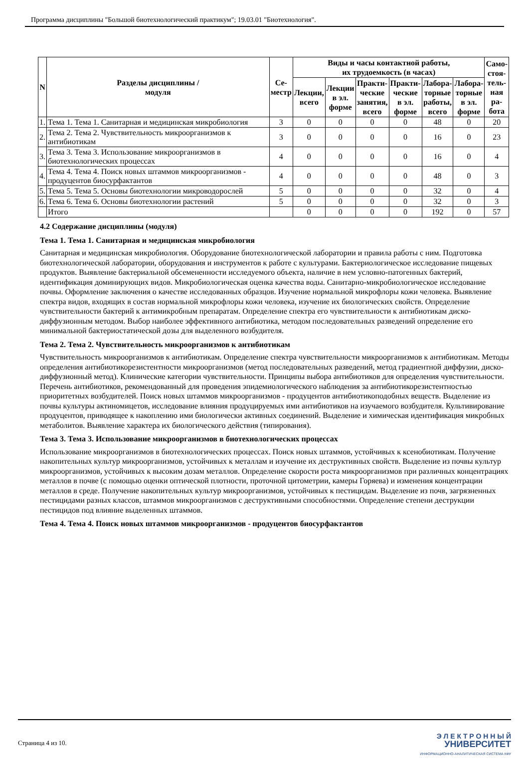Программа дисциплины "Большой биотехнологический практикум"; 19.03.01 "Биотехнология".
| N | Разделы дисциплины / модуля | Се- местр | Виды и часы контактной работы, их трудоемкость (в часах) | | | | | | Само- стоя- тель- ная ра- бота |
| --- | --- | --- | --- | --- | --- | --- | --- | --- | --- |
| | | | Лекции, всего | Лекции в эл. форме | Практи- ческие занятия, всего | Практи- ческие в эл. форме | Лабора- торные работы, всего | Лабора- торные в эл. форме | |
| 1. | Тема 1. Тема 1. Санитарная и медицинская микробиология | 3 | 0 | 0 | 0 | 0 | 48 | 0 | 20 |
| 2. | Тема 2. Тема 2. Чувствительность микроорганизмов к антибиотикам | 3 | 0 | 0 | 0 | 0 | 16 | 0 | 23 |
| 3. | Тема 3. Тема 3. Использование микроорганизмов в биотехнологических процессах | 4 | 0 | 0 | 0 | 0 | 16 | 0 | 4 |
| 4. | Тема 4. Тема 4. Поиск новых штаммов микроорганизмов - продуцентов биосурфактантов | 4 | 0 | 0 | 0 | 0 | 48 | 0 | 3 |
| 5. | Тема 5. Тема 5. Основы биотехнологии микроводорослей | 5 | 0 | 0 | 0 | 0 | 32 | 0 | 4 |
| 6. | Тема 6. Тема 6. Основы биотехнологии растений | 5 | 0 | 0 | 0 | 0 | 32 | 0 | 3 |
| | Итого | | 0 | 0 | 0 | 0 | 192 | 0 | 57 |
4.2 Содержание дисциплины (модуля)
Тема 1. Тема 1. Санитарная и медицинская микробиология
Санитарная и медицинская микробиология. Оборудование биотехнологической лаборатории и правила работы с ним. Подготовка биотехнологической лаборатории, оборудования и инструментов к работе с культурами. Бактериологическое исследование пищевых продуктов. Выявление бактериальной обсемененности исследуемого объекта, наличие в нем условно-патогенных бактерий, идентификация доминирующих видов. Микробиологическая оценка качества воды. Санитарно-микробиологическое исследование почвы. Оформление заключения о качестве исследованных образцов. Изучение нормальной микрофлоры кожи человека. Выявление спектра видов, входящих в состав нормальной микрофлоры кожи человека, изучение их биологических свойств. Определение чувствительности бактерий к антимикробным препаратам. Определение спектра его чувствительности к антибиотикам диско-диффузионным методом. Выбор наиболее эффективного антибиотика, методом последовательных разведений определение его минимальной бактериостатической дозы для выделенного возбудителя.
Тема 2. Тема 2. Чувствительность микроорганизмов к антибиотикам
Чувствительность микроорганизмов к антибиотикам. Определение спектра чувствительности микроорганизмов к антибиотикам. Методы определения антибиотикорезистентности микроорганизмов (метод последовательных разведений, метод градиентной диффузии, диско-диффузионный метод). Клинические категории чувствительности. Принципы выбора антибиотиков для определения чувствительности. Перечень антибиотиков, рекомендованный для проведения эпидемиологического наблюдения за антибиотикорезистентностью приоритетных возбудителей. Поиск новых штаммов микроорганизмов - продуцентов антибиотикоподобных веществ. Выделение из почвы культуры актиномицетов, исследование влияния продуцируемых ими антибиотиков на изучаемого возбудителя. Культивирование продуцентов, приводящее к накоплению ими биологически активных соединений. Выделение и химическая идентификация микробных метаболитов. Выявление характера их биологического действия (типирования).
Тема 3. Тема 3. Использование микроорганизмов в биотехнологических процессах
Использование микроорганизмов в биотехнологических процессах. Поиск новых штаммов, устойчивых к ксенобиотикам. Получение накопительных культур микроорганизмов, устойчивых к металлам и изучение их деструктивных свойств. Выделение из почвы культур микроорганизмов, устойчивых к высоким дозам металлов. Определение скорости роста микроорганизмов при различных концентрациях металлов в почве (с помощью оценки оптической плотности, проточной цитометрии, камеры Горяева) и изменения концентрации металлов в среде. Получение накопительных культур микроорганизмов, устойчивых к пестицидам. Выделение из почв, загрязненных пестицидами разных классов, штаммов микроорганизмов с деструктивными способностями. Определение степени деструкции пестицидов под влияние выделенных штаммов.
Тема 4. Тема 4. Поиск новых штаммов микроорганизмов - продуцентов биосурфактантов
Страница 4 из 10.
Э Л Е К Т Р О Н Н Ы Й
УНИВЕРСИТЕТ
ИНФОРМАЦИОННО-АНАЛИТИЧЕСКАЯ СИСТЕМА КФУ